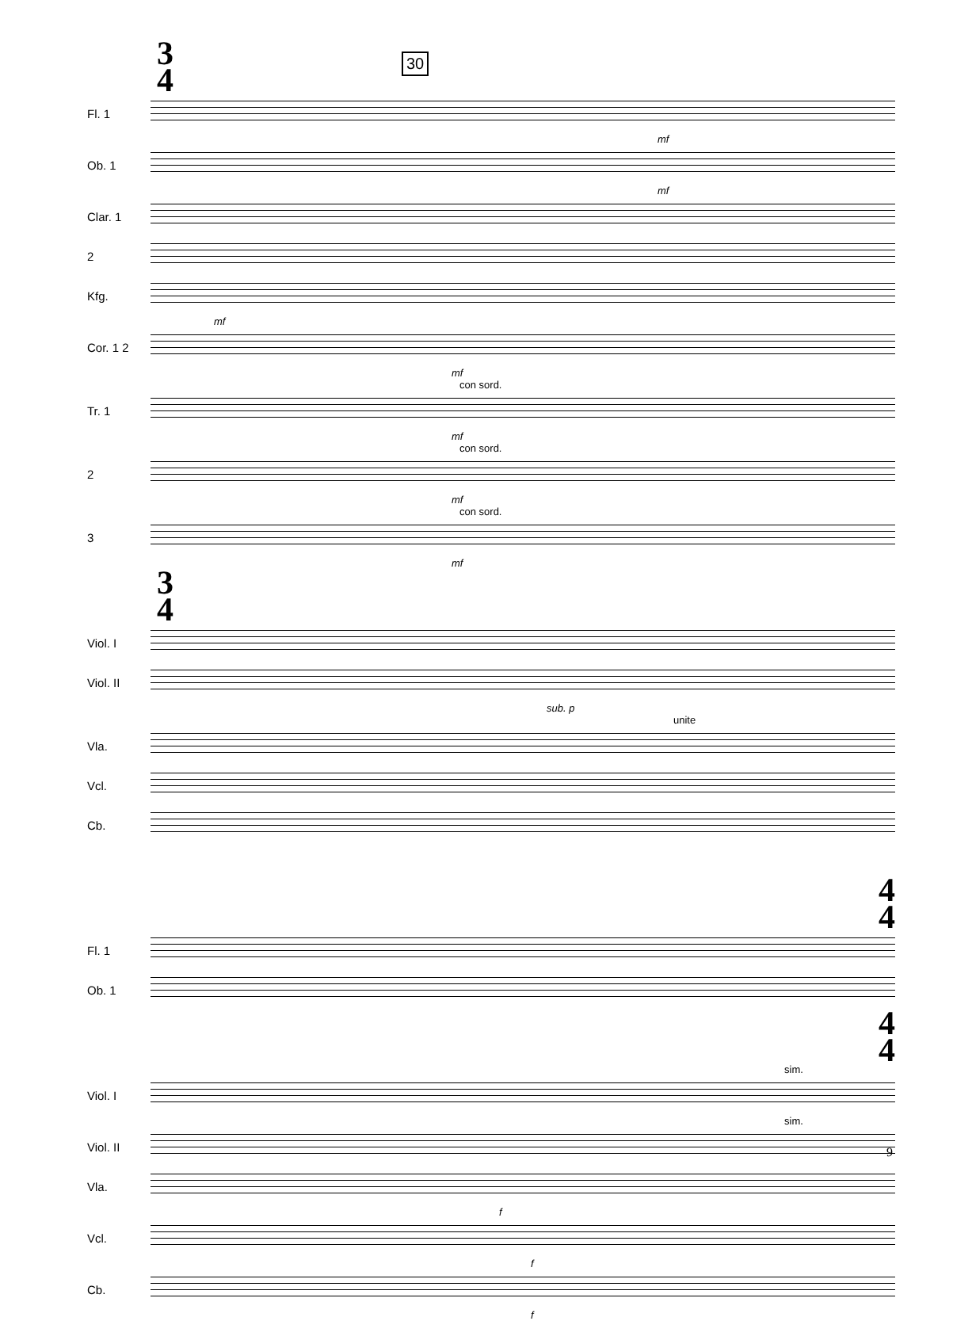30
3
4
Fl. 1
mf
Ob. 1
mf
Clar. 1
2
Kfg.
mf
Cor. 1 2
mf
con sord.
Tr. 1
mf
con sord.
2
mf
con sord.
3
mf
3
4
Viol. I
Viol. II
sub. p
unite
Vla.
Vcl.
Cb.
4
4
Fl. 1
Ob. 1
4
4
sim.
Viol. I
sim.
Viol. II
Vla.
f
Vcl.
f
Cb.
f
9